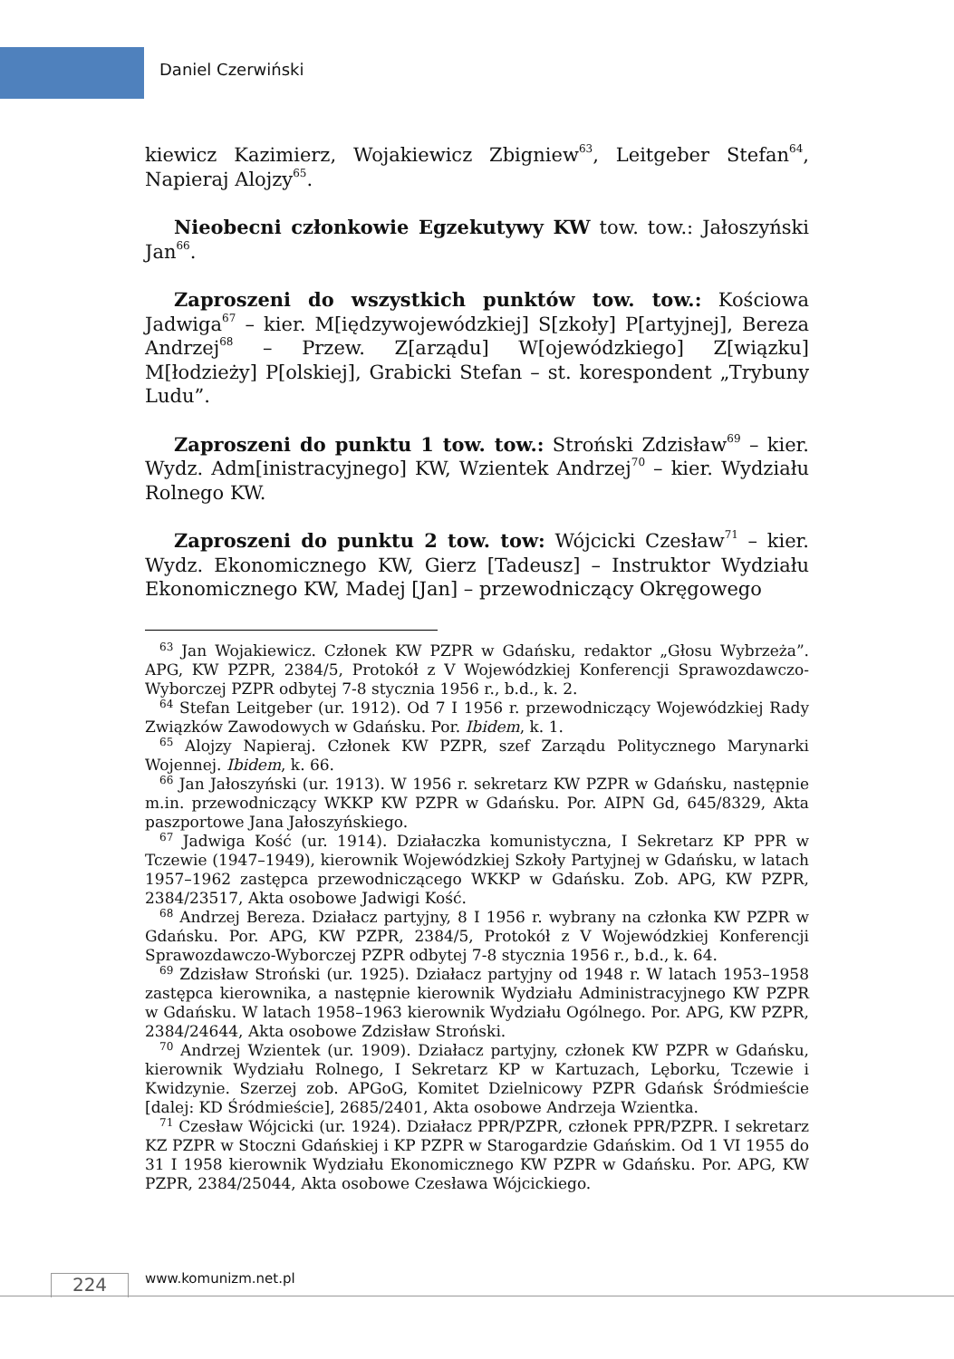Daniel Czerwiński
kiewicz Kazimierz, Wojakiewicz Zbigniew<sup>63</sup>, Leitgeber Stefan<sup>64</sup>, Napieraj Alojzy<sup>65</sup>.
Nieobecni członkowie Egzekutywy KW tow. tow.: Jałoszyński Jan<sup>66</sup>.
Zaproszeni do wszystkich punktów tow. tow.: Kościowa Jadwiga<sup>67</sup> – kier. M[iędzywojewódzkiej] S[zkoły] P[artyjnej], Bereza Andrzej<sup>68</sup> – Przew. Z[arządu] W[ojewódzkiego] Z[wiązku] M[łodzieży] P[olskiej], Grabicki Stefan – st. korespondent „Trybuny Ludu”.
Zaproszeni do punktu 1 tow. tow.: Stroński Zdzisław<sup>69</sup> – kier. Wydz. Adm[inistracyjnego] KW, Wzientek Andrzej<sup>70</sup> – kier. Wydziału Rolnego KW.
Zaproszeni do punktu 2 tow. tow: Wójcicki Czesław<sup>71</sup> – kier. Wydz. Ekonomicznego KW, Gierz [Tadeusz] – Instruktor Wydziału Ekonomicznego KW, Madej [Jan] – przewodniczący Okręgowego
<sup>63</sup> Jan Wojakiewicz. Członek KW PZPR w Gdańsku, redaktor „Głosu Wybrzeża”. APG, KW PZPR, 2384/5, Protokół z V Wojewódzkiej Konferencji Sprawozdawczo-Wyborczej PZPR odbytej 7-8 stycznia 1956 r., b.d., k. 2.
<sup>64</sup> Stefan Leitgeber (ur. 1912). Od 7 I 1956 r. przewodniczący Wojewódzkiej Rady Związków Zawodowych w Gdańsku. Por. Ibidem, k. 1.
<sup>65</sup> Alojzy Napieraj. Członek KW PZPR, szef Zarządu Politycznego Marynarki Wojennej. Ibidem, k. 66.
<sup>66</sup> Jan Jałoszyński (ur. 1913). W 1956 r. sekretarz KW PZPR w Gdańsku, następnie m.in. przewodniczący WKKP KW PZPR w Gdańsku. Por. AIPN Gd, 645/8329, Akta paszportowe Jana Jałoszyńskiego.
<sup>67</sup> Jadwiga Kość (ur. 1914). Działaczka komunistyczna, I Sekretarz KP PPR w Tczewie (1947–1949), kierownik Wojewódzkiej Szkoły Partyjnej w Gdańsku, w latach 1957–1962 zastępca przewodniczącego WKKP w Gdańsku. Zob. APG, KW PZPR, 2384/23517, Akta osobowe Jadwigi Kość.
<sup>68</sup> Andrzej Bereza. Działacz partyjny, 8 I 1956 r. wybrany na członka KW PZPR w Gdańsku. Por. APG, KW PZPR, 2384/5, Protokół z V Wojewódzkiej Konferencji Sprawozdawczo-Wyborczej PZPR odbytej 7-8 stycznia 1956 r., b.d., k. 64.
<sup>69</sup> Zdzisław Stroński (ur. 1925). Działacz partyjny od 1948 r. W latach 1953–1958 zastępca kierownika, a następnie kierownik Wydziału Administracyjnego KW PZPR w Gdańsku. W latach 1958–1963 kierownik Wydziału Ogólnego. Por. APG, KW PZPR, 2384/24644, Akta osobowe Zdzisław Stroński.
<sup>70</sup> Andrzej Wzientek (ur. 1909). Działacz partyjny, członek KW PZPR w Gdańsku, kierownik Wydziału Rolnego, I Sekretarz KP w Kartuzach, Lęborku, Tczewie i Kwidzynie. Szerzej zob. APGoG, Komitet Dzielnicowy PZPR Gdańsk Śródmieście [dalej: KD Śródmieście], 2685/2401, Akta osobowe Andrzeja Wzientka.
<sup>71</sup> Czesław Wójcicki (ur. 1924). Działacz PPR/PZPR, członek PPR/PZPR. I sekretarz KZ PZPR w Stoczni Gdańskiej i KP PZPR w Starogardzie Gdańskim. Od 1 VI 1955 do 31 I 1958 kierownik Wydziału Ekonomicznego KW PZPR w Gdańsku. Por. APG, KW PZPR, 2384/25044, Akta osobowe Czesława Wójcickiego.
224 www.komunizm.net.pl